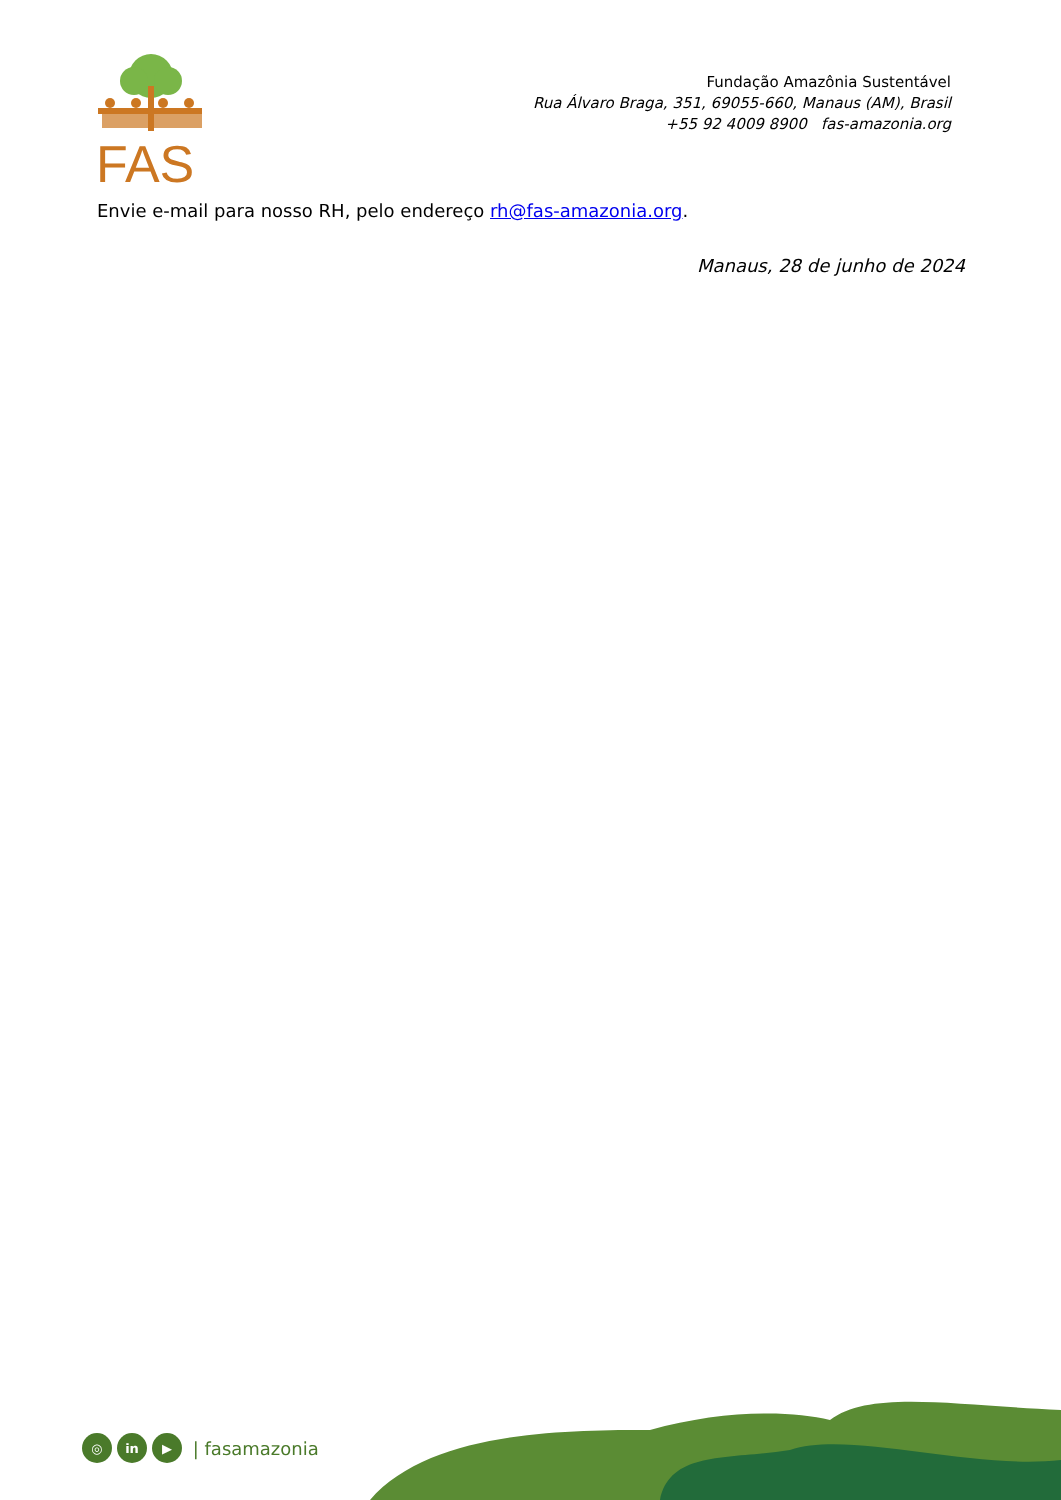FAS
Fundação Amazônia Sustentável
Rua Álvaro Braga, 351, 69055-660, Manaus (AM), Brasil
+55 92 4009 8900 fas-amazonia.org
Envie e-mail para nosso RH, pelo endereço rh@fas-amazonia.org.
Manaus, 28 de junho de 2024
◎ in ▶ | fasamazonia